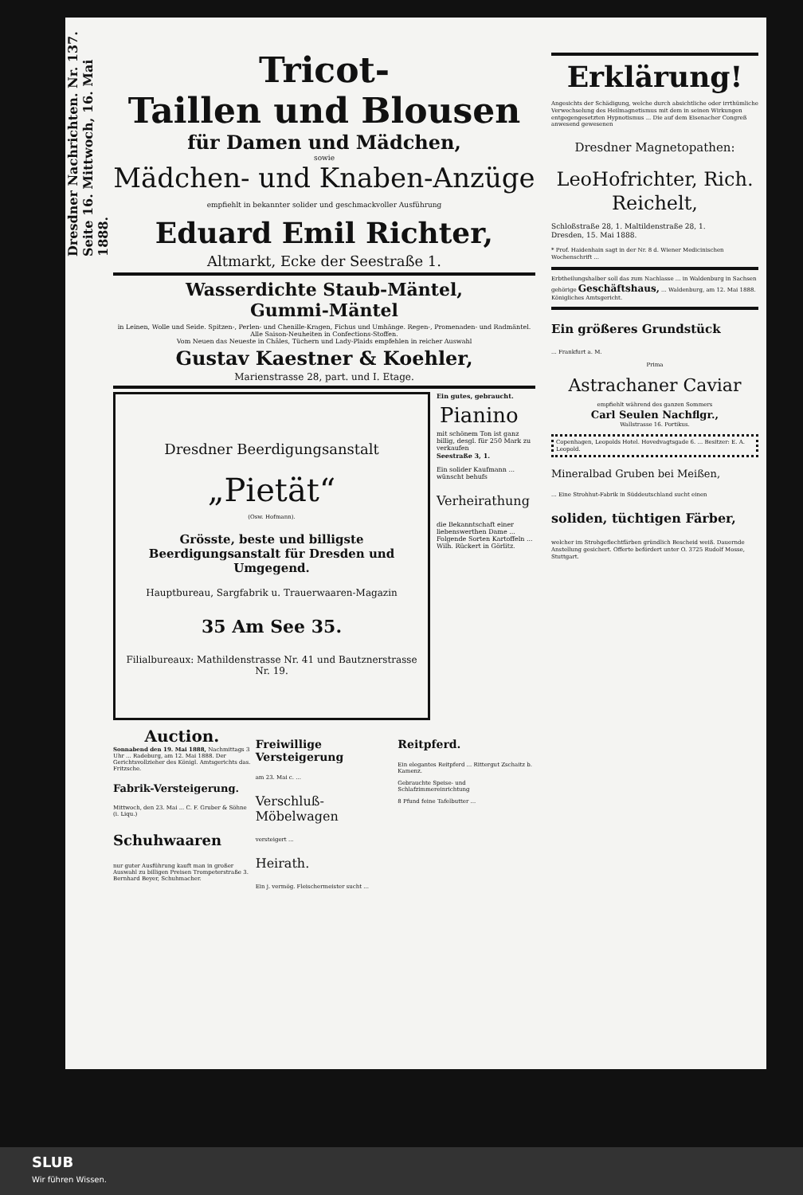Dresdner Nachrichten. Nr. 137. Seite 16. Mittwoch, 16. Mai 1888.
Tricot-
Taillen und Blousen
für Damen und Mädchen,
sowie
Mädchen- und Knaben-Anzüge
empfiehlt in bekannter solider und geschmackvoller Ausführung
Eduard Emil Richter,
Altmarkt, Ecke der Seestraße 1.
Wasserdichte Staub-Mäntel,
Gummi-Mäntel
in Leinen, Wolle und Seide. Spitzen-, Perlen- und Chenille-Kragen, Fichus und Umhänge. Regen-, Promenaden- und Radmäntel.
Alle Saison-Neuheiten in Confections-Stoffen.
Vom Neuen das Neueste in Châles, Tüchern und Lady-Plaids empfehlen in reicher Auswahl
Gustav Kaestner & Koehler,
Marienstrasse 28, part. und I. Etage.
Dresdner Beerdigungsanstalt
„Pietät“
(Osw. Hofmann).
Grösste, beste und billigste Beerdigungsanstalt für Dresden und Umgegend.
Hauptbureau, Sargfabrik u. Trauerwaaren-Magazin
35 Am See 35.
Filialbureaux: Mathildenstrasse Nr. 41 und Bautznerstrasse Nr. 19.
Ein gutes, gebraucht.
Pianino
mit schönem Ton ist ganz billig, desgl. für 250 Mark zu verkaufen
Seestraße 3, 1.
Ein solider Kaufmann ... wünscht behufs
Verheirathung
die Bekanntschaft einer liebenswerthen Dame ... Folgende Sorten Kartoffeln ... Wilh. Rückert in Görlitz.
Auction.
Sonnabend den 19. Mai 1888, Nachmittags 3 Uhr ... Radeburg, am 12. Mai 1888. Der Gerichtsvollzieher des Königl. Amtsgerichts das. Fritzsche.
Fabrik-Versteigerung.
Mittwoch, den 23. Mai ... C. F. Gruber & Söhne (i. Liqu.)
Schuhwaaren
nur guter Ausführung kauft man in großer Auswahl zu billigen Preisen Trompeterstraße 3. Bernhard Beyer, Schuhmacher.
Freiwillige Versteigerung
am 23. Mai c. ...
Verschluß-Möbelwagen
versteigert ...
Heirath.
Ein j. vermög. Fleischermeister sucht ...
Reitpferd.
Ein elegantes Reitpferd ... Rittergut Zschaitz b. Kamenz.
Gebrauchte Speise- und Schlafzimmereinrichtung
8 Pfund feine Tafelbutter ...
Erklärung!
Angesichts der Schädigung, welche durch absichtliche oder irrthümliche Verwechselung des Heilmagnetismus mit dem in seinen Wirkungen entgegengesetzten Hypnotismus ... Die auf dem Eisenacher Congreß anwesend gewesenen
Dresdner Magnetopathen:
LeoHofrichter, Rich. Reichelt,
Schloßstraße 28, 1. Maltildenstraße 28, 1.
Dresden, 15. Mai 1888.
* Prof. Haidenhain sagt in der Nr. 8 d. Wiener Medicinischen Wochenschrift ...
Erbtheilungshalber soll das zum Nachlasse ... in Waldenburg in Sachsen gehörige Geschäftshaus, ... Waldenburg, am 12. Mai 1888. Königliches Amtsgericht.
Ein größeres Grundstück
... Frankfurt a. M.
Prima
Astrachaner Caviar
empfiehlt während des ganzen Sommers
Carl Seulen Nachflgr.,
Wallstrasse 16. Portikus.
Copenhagen, Leopolds Hotel. Hovedvagtsgade 6. ... Besitzer: E. A. Leopold.
Mineralbad Gruben bei Meißen,
... Eine Strohhut-Fabrik in Süddeutschland sucht einen
soliden, tüchtigen Färber,
welcher im Strohgeflechtfärben gründlich Bescheid weiß. Dauernde Anstellung gesichert. Offerte befördert unter O. 3725 Rudolf Mosse, Stuttgart.
SLUB
Wir führen Wissen.